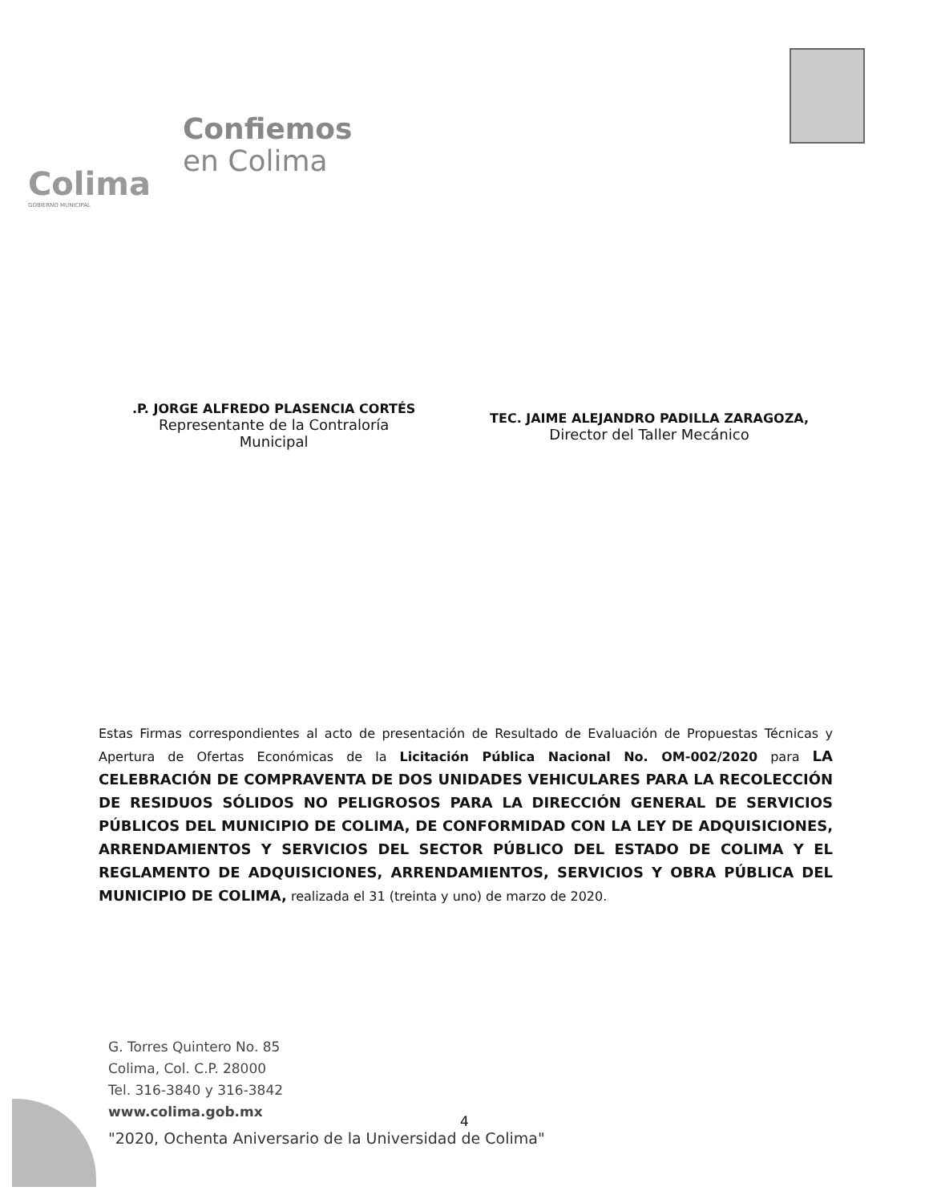Colima
GOBIERNO MUNICIPAL
Confiemos
en Colima
.P. JORGE ALFREDO PLASENCIA CORTÉS
Representante de la Contraloría
Municipal
TEC. JAIME ALEJANDRO PADILLA ZARAGOZA,
Director del Taller Mecánico
Estas Firmas correspondientes al acto de presentación de Resultado de Evaluación de Propuestas Técnicas y Apertura de Ofertas Económicas de la Licitación Pública Nacional No. OM-002/2020 para LA CELEBRACIÓN DE COMPRAVENTA DE DOS UNIDADES VEHICULARES PARA LA RECOLECCIÓN DE RESIDUOS SÓLIDOS NO PELIGROSOS PARA LA DIRECCIÓN GENERAL DE SERVICIOS PÚBLICOS DEL MUNICIPIO DE COLIMA, DE CONFORMIDAD CON LA LEY DE ADQUISICIONES, ARRENDAMIENTOS Y SERVICIOS DEL SECTOR PÚBLICO DEL ESTADO DE COLIMA Y EL REGLAMENTO DE ADQUISICIONES, ARRENDAMIENTOS, SERVICIOS Y OBRA PÚBLICA DEL MUNICIPIO DE COLIMA, realizada el 31 (treinta y uno) de marzo de 2020.
G. Torres Quintero No. 85
Colima, Col. C.P. 28000
Tel. 316-3840 y 316-3842
www.colima.gob.mx
4
"2020, Ochenta Aniversario de la Universidad de Colima"